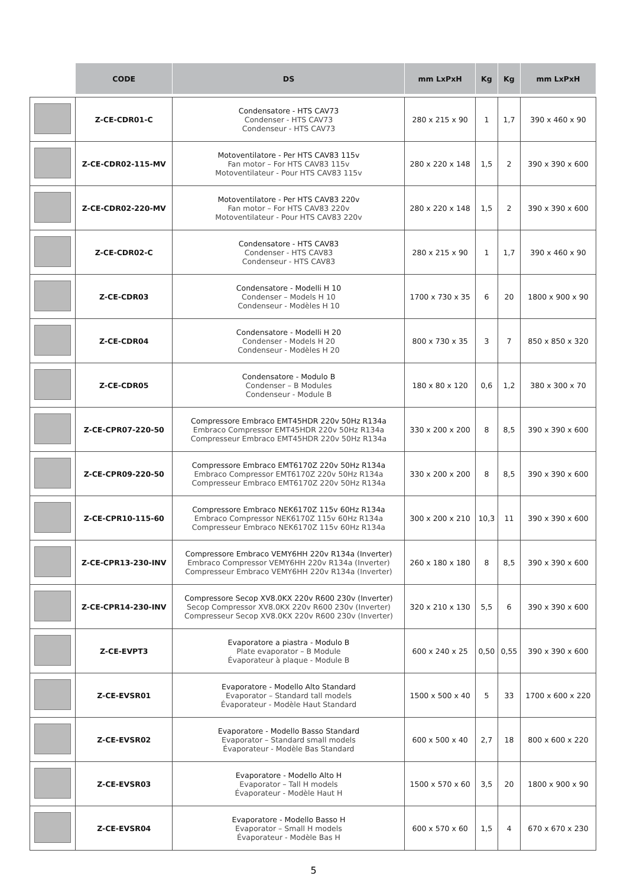| | CODE | DS | mm LxPxH | Kg | Kg | mm LxPxH |
| --- | --- | --- | --- | --- | --- | --- |
| | Z-CE-CDR01-C | Condensatore - HTS CAV73 Condenser - HTS CAV73 Condenseur - HTS CAV73 | 280 x 215 x 90 | 1 | 1,7 | 390 x 460 x 90 |
| | Z-CE-CDR02-115-MV | Motoventilatore - Per HTS CAV83 115v Fan motor – For HTS CAV83 115v Motoventilateur - Pour HTS CAV83 115v | 280 x 220 x 148 | 1,5 | 2 | 390 x 390 x 600 |
| | Z-CE-CDR02-220-MV | Motoventilatore - Per HTS CAV83 220v Fan motor – For HTS CAV83 220v Motoventilateur - Pour HTS CAV83 220v | 280 x 220 x 148 | 1,5 | 2 | 390 x 390 x 600 |
| | Z-CE-CDR02-C | Condensatore - HTS CAV83 Condenser - HTS CAV83 Condenseur - HTS CAV83 | 280 x 215 x 90 | 1 | 1,7 | 390 x 460 x 90 |
| | Z-CE-CDR03 | Condensatore - Modelli H 10 Condenser – Models H 10 Condenseur - Modèles H 10 | 1700 x 730 x 35 | 6 | 20 | 1800 x 900 x 90 |
| | Z-CE-CDR04 | Condensatore - Modelli H 20 Condenser - Models H 20 Condenseur - Modèles H 20 | 800 x 730 x 35 | 3 | 7 | 850 x 850 x 320 |
| | Z-CE-CDR05 | Condensatore - Modulo B Condenser – B Modules Condenseur - Module B | 180 x 80 x 120 | 0,6 | 1,2 | 380 x 300 x 70 |
| | Z-CE-CPR07-220-50 | Compressore Embraco EMT45HDR 220v 50Hz R134a Embraco Compressor EMT45HDR 220v 50Hz R134a Compresseur Embraco EMT45HDR 220v 50Hz R134a | 330 x 200 x 200 | 8 | 8,5 | 390 x 390 x 600 |
| | Z-CE-CPR09-220-50 | Compressore Embraco EMT6170Z 220v 50Hz R134a Embraco Compressor EMT6170Z 220v 50Hz R134a Compresseur Embraco EMT6170Z 220v 50Hz R134a | 330 x 200 x 200 | 8 | 8,5 | 390 x 390 x 600 |
| | Z-CE-CPR10-115-60 | Compressore Embraco NEK6170Z 115v 60Hz R134a Embraco Compressor NEK6170Z 115v 60Hz R134a Compresseur Embraco NEK6170Z 115v 60Hz R134a | 300 x 200 x 210 | 10,3 | 11 | 390 x 390 x 600 |
| | Z-CE-CPR13-230-INV | Compressore Embraco VEMY6HH 220v R134a (Inverter) Embraco Compressor VEMY6HH 220v R134a (Inverter) Compresseur Embraco VEMY6HH 220v R134a (Inverter) | 260 x 180 x 180 | 8 | 8,5 | 390 x 390 x 600 |
| | Z-CE-CPR14-230-INV | Compressore Secop XV8.0KX 220v R600 230v (Inverter) Secop Compressor XV8.0KX 220v R600 230v (Inverter) Compresseur Secop XV8.0KX 220v R600 230v (Inverter) | 320 x 210 x 130 | 5,5 | 6 | 390 x 390 x 600 |
| | Z-CE-EVPT3 | Evaporatore a piastra - Modulo B Plate evaporator – B Module Évaporateur à plaque - Module B | 600 x 240 x 25 | 0,50 | 0,55 | 390 x 390 x 600 |
| | Z-CE-EVSR01 | Evaporatore - Modello Alto Standard Evaporator – Standard tall models Évaporateur - Modèle Haut Standard | 1500 x 500 x 40 | 5 | 33 | 1700 x 600 x 220 |
| | Z-CE-EVSR02 | Evaporatore - Modello Basso Standard Evaporator – Standard small models Évaporateur - Modèle Bas Standard | 600 x 500 x 40 | 2,7 | 18 | 800 x 600 x 220 |
| | Z-CE-EVSR03 | Evaporatore - Modello Alto H Evaporator – Tall H models Évaporateur - Modèle Haut H | 1500 x 570 x 60 | 3,5 | 20 | 1800 x 900 x 90 |
| | Z-CE-EVSR04 | Evaporatore - Modello Basso H Evaporator – Small H models Évaporateur - Modèle Bas H | 600 x 570 x 60 | 1,5 | 4 | 670 x 670 x 230 |
5